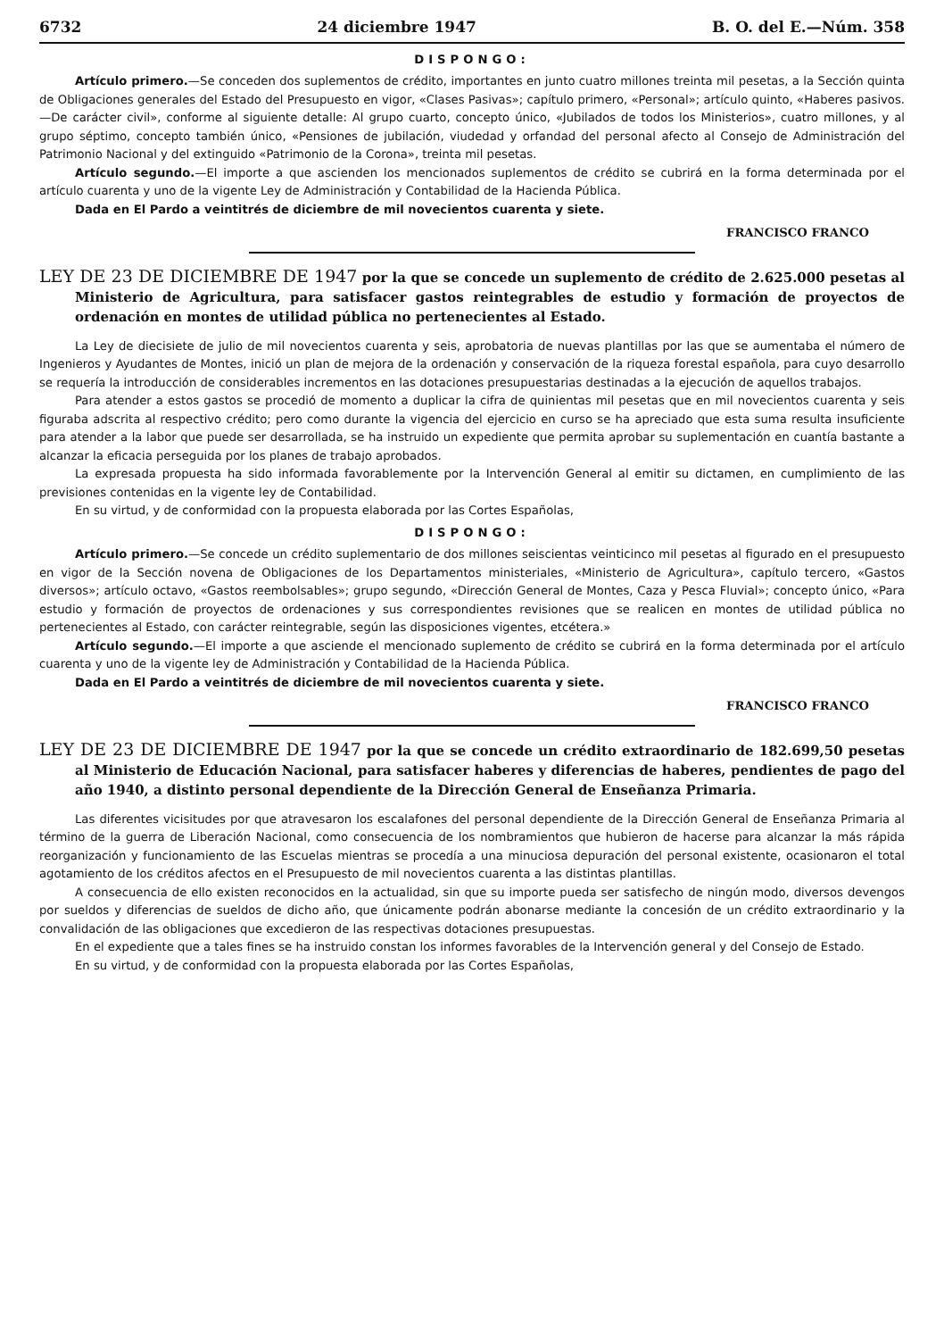6732 24 diciembre 1947 B. O. del E.—Núm. 358
DISPONGO:
Artículo primero.—Se conceden dos suplementos de crédito, importantes en junto cuatro millones treinta mil pesetas, a la Sección quinta de Obligaciones generales del Estado del Presupuesto en vigor, «Clases Pasivas»; capítulo primero, «Personal»; artículo quinto, «Haberes pasivos.—De carácter civil», conforme al siguiente detalle: Al grupo cuarto, concepto único, «Jubilados de todos los Ministerios», cuatro millones, y al grupo séptimo, concepto también único, «Pensiones de jubilación, viudedad y orfandad del personal afecto al Consejo de Administración del Patrimonio Nacional y del extinguido «Patrimonio de la Corona», treinta mil pesetas.
Artículo segundo.—El importe a que ascienden los mencionados suplementos de crédito se cubrirá en la forma determinada por el artículo cuarenta y uno de la vigente Ley de Administración y Contabilidad de la Hacienda Pública.
Dada en El Pardo a veintitrés de diciembre de mil novecientos cuarenta y siete.
FRANCISCO FRANCO
LEY DE 23 DE DICIEMBRE DE 1947 por la que se concede un suplemento de crédito de 2.625.000 pesetas al Ministerio de Agricultura, para satisfacer gastos reintegrables de estudio y formación de proyectos de ordenación en montes de utilidad pública no pertenecientes al Estado.
La Ley de diecisiete de julio de mil novecientos cuarenta y seis, aprobatoria de nuevas plantillas por las que se aumentaba el número de Ingenieros y Ayudantes de Montes, inició un plan de mejora de la ordenación y conservación de la riqueza forestal española, para cuyo desarrollo se requería la introducción de considerables incrementos en las dotaciones presupuestarias destinadas a la ejecución de aquellos trabajos.
Para atender a estos gastos se procedió de momento a duplicar la cifra de quinientas mil pesetas que en mil novecientos cuarenta y seis figuraba adscrita al respectivo crédito; pero como durante la vigencia del ejercicio en curso se ha apreciado que esta suma resulta insuficiente para atender a la labor que puede ser desarrollada, se ha instruido un expediente que permita aprobar su suplementación en cuantía bastante a alcanzar la eficacia perseguida por los planes de trabajo aprobados.
La expresada propuesta ha sido informada favorablemente por la Intervención General al emitir su dictamen, en cumplimiento de las previsiones contenidas en la vigente ley de Contabilidad.
En su virtud, y de conformidad con la propuesta elaborada por las Cortes Españolas,
DISPONGO:
Artículo primero.—Se concede un crédito suplementario de dos millones seiscientas veinticinco mil pesetas al figurado en el presupuesto en vigor de la Sección novena de Obligaciones de los Departamentos ministeriales, «Ministerio de Agricultura», capítulo tercero, «Gastos diversos»; artículo octavo, «Gastos reembolsables»; grupo segundo, «Dirección General de Montes, Caza y Pesca Fluvial»; concepto único, «Para estudio y formación de proyectos de ordenaciones y sus correspondientes revisiones que se realicen en montes de utilidad pública no pertenecientes al Estado, con carácter reintegrable, según las disposiciones vigentes, etcétera.»
Artículo segundo.—El importe a que asciende el mencionado suplemento de crédito se cubrirá en la forma determinada por el artículo cuarenta y uno de la vigente ley de Administración y Contabilidad de la Hacienda Pública.
Dada en El Pardo a veintitrés de diciembre de mil novecientos cuarenta y siete.
FRANCISCO FRANCO
LEY DE 23 DE DICIEMBRE DE 1947 por la que se concede un crédito extraordinario de 182.699,50 pesetas al Ministerio de Educación Nacional, para satisfacer haberes y diferencias de haberes, pendientes de pago del año 1940, a distinto personal dependiente de la Dirección General de Enseñanza Primaria.
Las diferentes vicisitudes por que atravesaron los escalafones del personal dependiente de la Dirección General de Enseñanza Primaria al término de la guerra de Liberación Nacional, como consecuencia de los nombramientos que hubieron de hacerse para alcanzar la más rápida reorganización y funcionamiento de las Escuelas mientras se procedía a una minuciosa depuración del personal existente, ocasionaron el total agotamiento de los créditos afectos en el Presupuesto de mil novecientos cuarenta a las distintas plantillas.
A consecuencia de ello existen reconocidos en la actualidad, sin que su importe pueda ser satisfecho de ningún modo, diversos devengos por sueldos y diferencias de sueldos de dicho año, que únicamente podrán abonarse mediante la concesión de un crédito extraordinario y la convalidación de las obligaciones que excedieron de las respectivas dotaciones presupuestas.
En el expediente que a tales fines se ha instruido constan los informes favorables de la Intervención general y del Consejo de Estado.
En su virtud, y de conformidad con la propuesta elaborada por las Cortes Españolas,